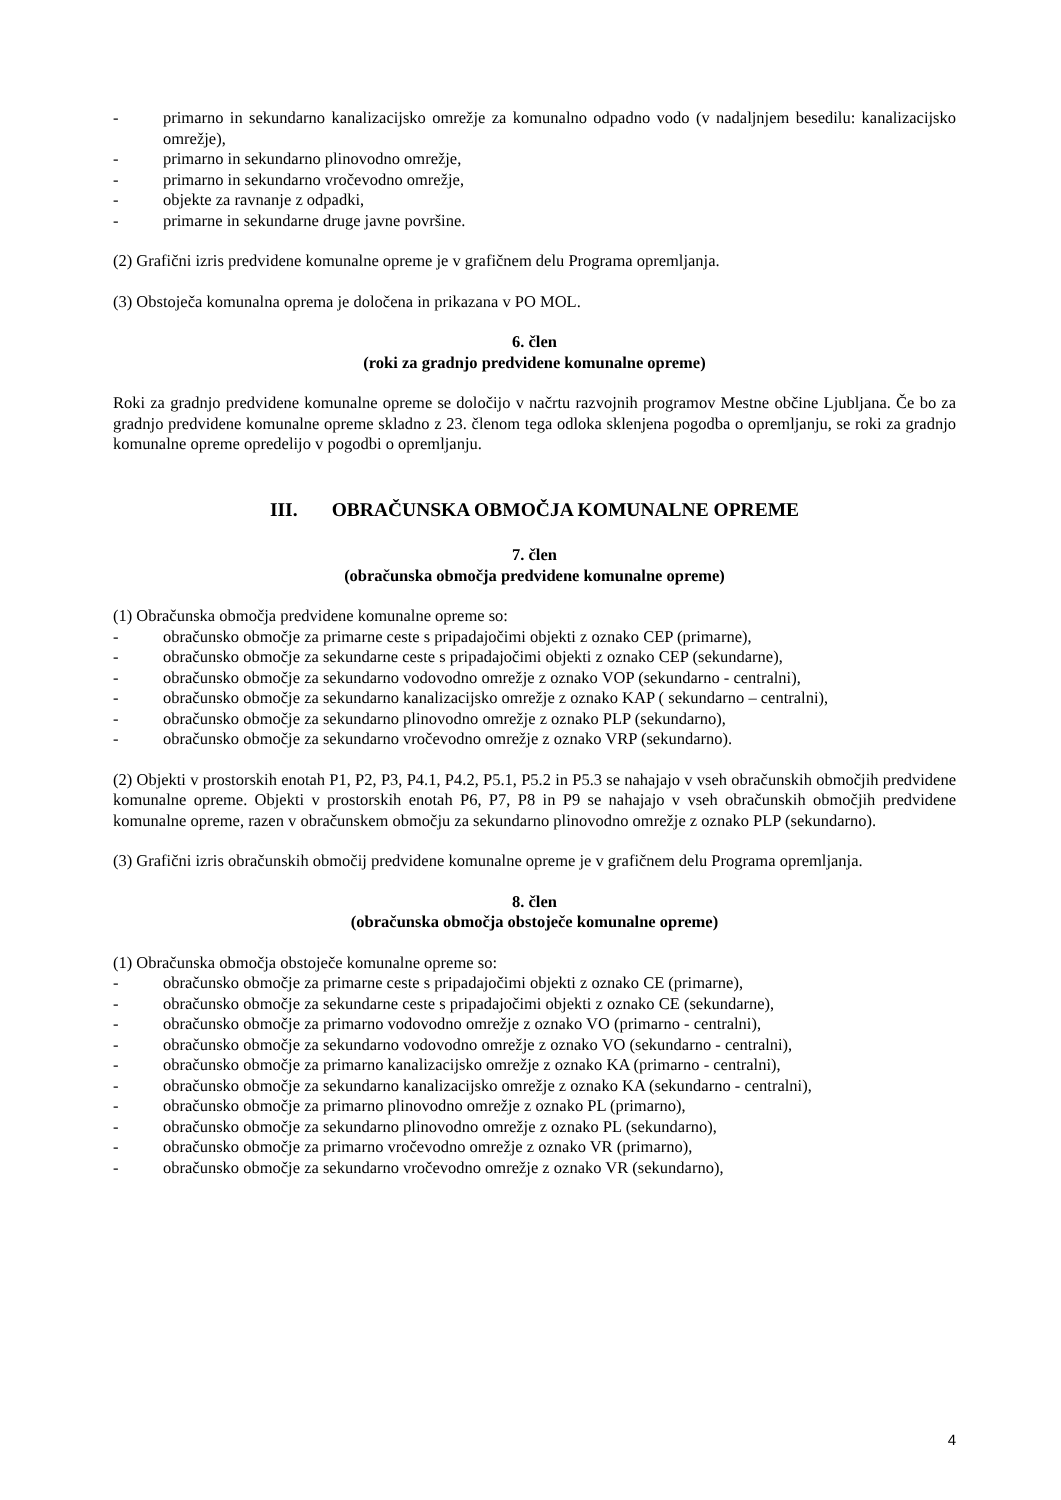- primarno in sekundarno kanalizacijsko omrežje za komunalno odpadno vodo (v nadaljnjem besedilu: kanalizacijsko omrežje),
- primarno in sekundarno plinovodno omrežje,
- primarno in sekundarno vročevodno omrežje,
- objekte za ravnanje z odpadki,
- primarne in sekundarne druge javne površine.
(2) Grafični izris predvidene komunalne opreme je v grafičnem delu Programa opremljanja.
(3) Obstoječa komunalna oprema je določena in prikazana v PO MOL.
6. člen
(roki za gradnjo predvidene komunalne opreme)
Roki za gradnjo predvidene komunalne opreme se določijo v načrtu razvojnih programov Mestne občine Ljubljana. Če bo za gradnjo predvidene komunalne opreme skladno z 23. členom tega odloka sklenjena pogodba o opremljanju, se roki za gradnjo komunalne opreme opredelijo v pogodbi o opremljanju.
III. OBRAČUNSKA OBMOČJA KOMUNALNE OPREME
7. člen
(obračunska območja predvidene komunalne opreme)
(1) Obračunska območja predvidene komunalne opreme so:
- obračunsko območje za primarne ceste s pripadajočimi objekti z oznako CEP (primarne),
- obračunsko območje za sekundarne ceste s pripadajočimi objekti z oznako CEP (sekundarne),
- obračunsko območje za sekundarno vodovodno omrežje z oznako VOP (sekundarno - centralni),
- obračunsko območje za sekundarno kanalizacijsko omrežje z oznako KAP ( sekundarno – centralni),
- obračunsko območje za sekundarno plinovodno omrežje z oznako PLP (sekundarno),
- obračunsko območje za sekundarno vročevodno omrežje z oznako VRP (sekundarno).
(2) Objekti v prostorskih enotah P1, P2, P3, P4.1, P4.2, P5.1, P5.2 in P5.3 se nahajajo v vseh obračunskih območjih predvidene komunalne opreme. Objekti v prostorskih enotah P6, P7, P8 in P9 se nahajajo v vseh obračunskih območjih predvidene komunalne opreme, razen v obračunskem območju za sekundarno plinovodno omrežje z oznako PLP (sekundarno).
(3) Grafični izris obračunskih območij predvidene komunalne opreme je v grafičnem delu Programa opremljanja.
8. člen
(obračunska območja obstoječe komunalne opreme)
(1) Obračunska območja obstoječe komunalne opreme so:
- obračunsko območje za primarne ceste s pripadajočimi objekti z oznako CE (primarne),
- obračunsko območje za sekundarne ceste s pripadajočimi objekti z oznako CE (sekundarne),
- obračunsko območje za primarno vodovodno omrežje z oznako VO (primarno - centralni),
- obračunsko območje za sekundarno vodovodno omrežje z oznako VO (sekundarno - centralni),
- obračunsko območje za primarno kanalizacijsko omrežje z oznako KA (primarno - centralni),
- obračunsko območje za sekundarno kanalizacijsko omrežje z oznako KA (sekundarno - centralni),
- obračunsko območje za primarno plinovodno omrežje z oznako PL (primarno),
- obračunsko območje za sekundarno plinovodno omrežje z oznako PL (sekundarno),
- obračunsko območje za primarno vročevodno omrežje z oznako VR (primarno),
- obračunsko območje za sekundarno vročevodno omrežje z oznako VR (sekundarno),
4